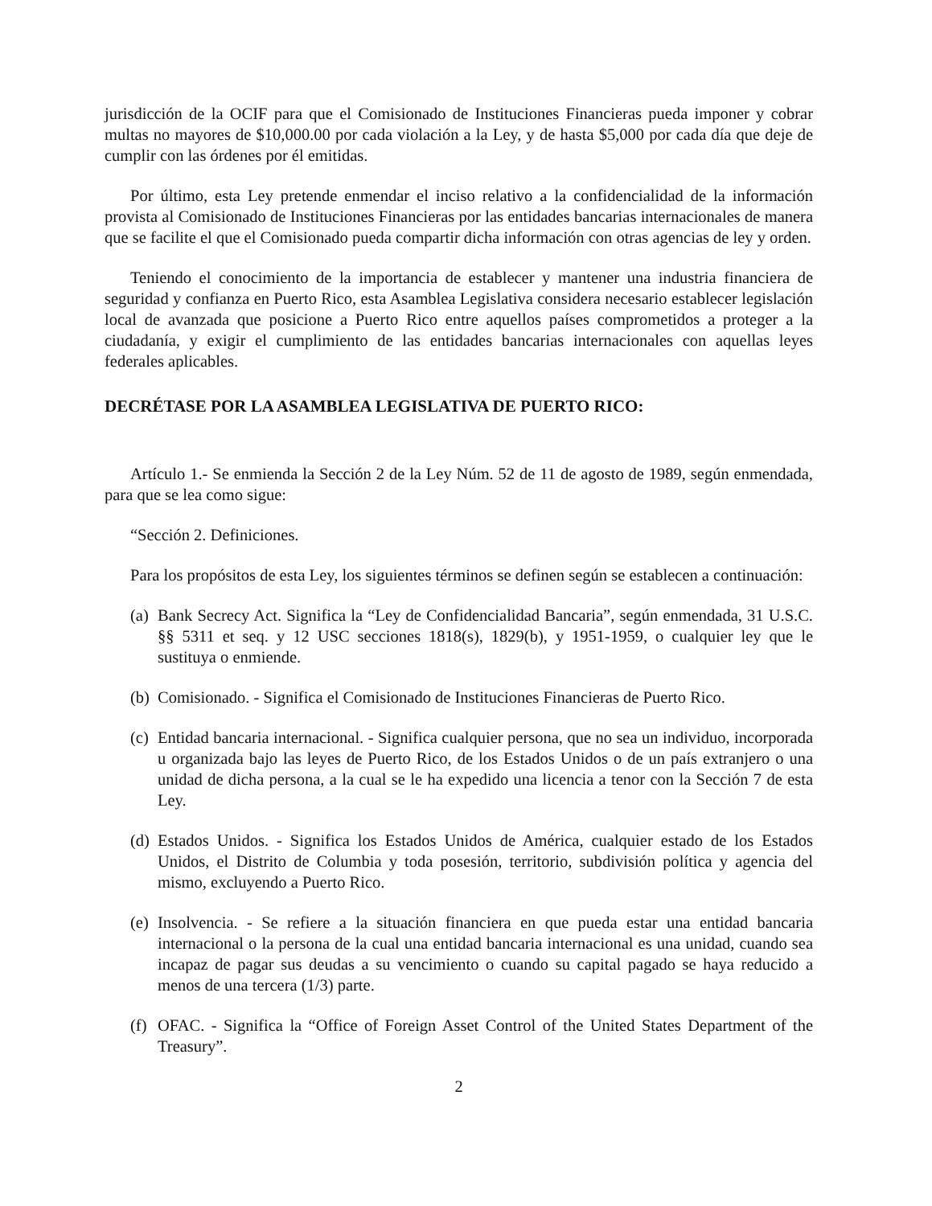jurisdicción de la OCIF para que el Comisionado de Instituciones Financieras pueda imponer y cobrar multas no mayores de $10,000.00 por cada violación a la Ley, y de hasta $5,000 por cada día que deje de cumplir con las órdenes por él emitidas.
Por último, esta Ley pretende enmendar el inciso relativo a la confidencialidad de la información provista al Comisionado de Instituciones Financieras por las entidades bancarias internacionales de manera que se facilite el que el Comisionado pueda compartir dicha información con otras agencias de ley y orden.
Teniendo el conocimiento de la importancia de establecer y mantener una industria financiera de seguridad y confianza en Puerto Rico, esta Asamblea Legislativa considera necesario establecer legislación local de avanzada que posicione a Puerto Rico entre aquellos países comprometidos a proteger a la ciudadanía, y exigir el cumplimiento de las entidades bancarias internacionales con aquellas leyes federales aplicables.
DECRÉTASE POR LA ASAMBLEA LEGISLATIVA DE PUERTO RICO:
Artículo 1.- Se enmienda la Sección 2 de la Ley Núm. 52 de 11 de agosto de 1989, según enmendada, para que se lea como sigue:
“Sección 2. Definiciones.
Para los propósitos de esta Ley, los siguientes términos se definen según se establecen a continuación:
(a) Bank Secrecy Act. Significa la “Ley de Confidencialidad Bancaria”, según enmendada, 31 U.S.C. §§ 5311 et seq. y 12 USC secciones 1818(s), 1829(b), y 1951-1959, o cualquier ley que le sustituya o enmiende.
(b) Comisionado. - Significa el Comisionado de Instituciones Financieras de Puerto Rico.
(c) Entidad bancaria internacional. - Significa cualquier persona, que no sea un individuo, incorporada u organizada bajo las leyes de Puerto Rico, de los Estados Unidos o de un país extranjero o una unidad de dicha persona, a la cual se le ha expedido una licencia a tenor con la Sección 7 de esta Ley.
(d) Estados Unidos. - Significa los Estados Unidos de América, cualquier estado de los Estados Unidos, el Distrito de Columbia y toda posesión, territorio, subdivisión política y agencia del mismo, excluyendo a Puerto Rico.
(e) Insolvencia. - Se refiere a la situación financiera en que pueda estar una entidad bancaria internacional o la persona de la cual una entidad bancaria internacional es una unidad, cuando sea incapaz de pagar sus deudas a su vencimiento o cuando su capital pagado se haya reducido a menos de una tercera (1/3) parte.
(f) OFAC. - Significa la “Office of Foreign Asset Control of the United States Department of the Treasury”.
2